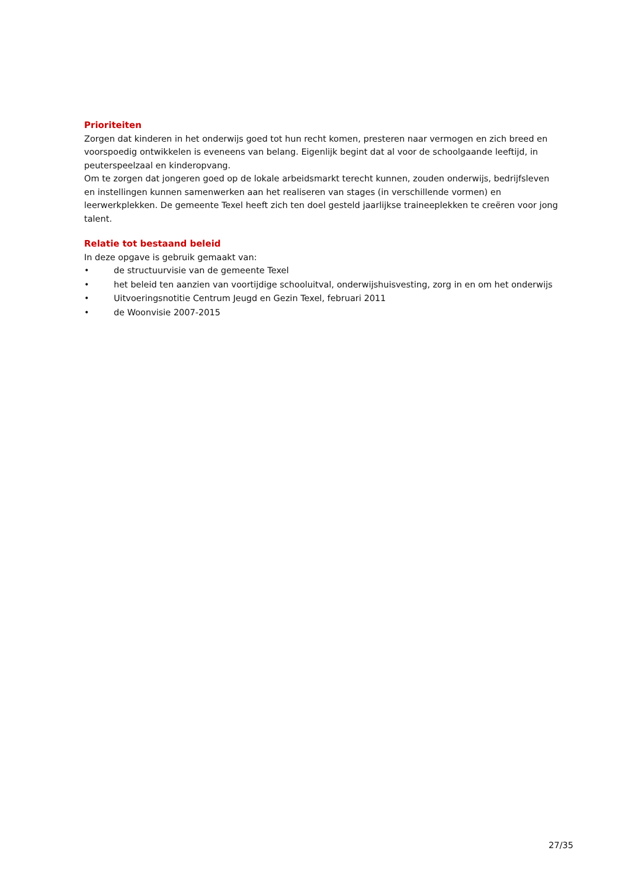Prioriteiten
Zorgen dat kinderen in het onderwijs goed tot hun recht komen, presteren naar vermogen en zich breed en voorspoedig ontwikkelen is eveneens van belang. Eigenlijk begint dat al voor de schoolgaande leeftijd, in peuterspeelzaal en kinderopvang.
Om te zorgen dat jongeren goed op de lokale arbeidsmarkt terecht kunnen, zouden onderwijs, bedrijfsleven en instellingen kunnen samenwerken aan het realiseren van stages (in verschillende vormen) en leerwerkplekken. De gemeente Texel heeft zich ten doel gesteld jaarlijkse traineeplekken te creëren voor jong talent.
Relatie tot bestaand beleid
In deze opgave is gebruik gemaakt van:
• de structuurvisie van de gemeente Texel
• het beleid ten aanzien van voortijdige schooluitval, onderwijshuisvesting, zorg in en om het onderwijs
• Uitvoeringsnotitie Centrum Jeugd en Gezin Texel, februari 2011
• de Woonvisie 2007-2015
27/35